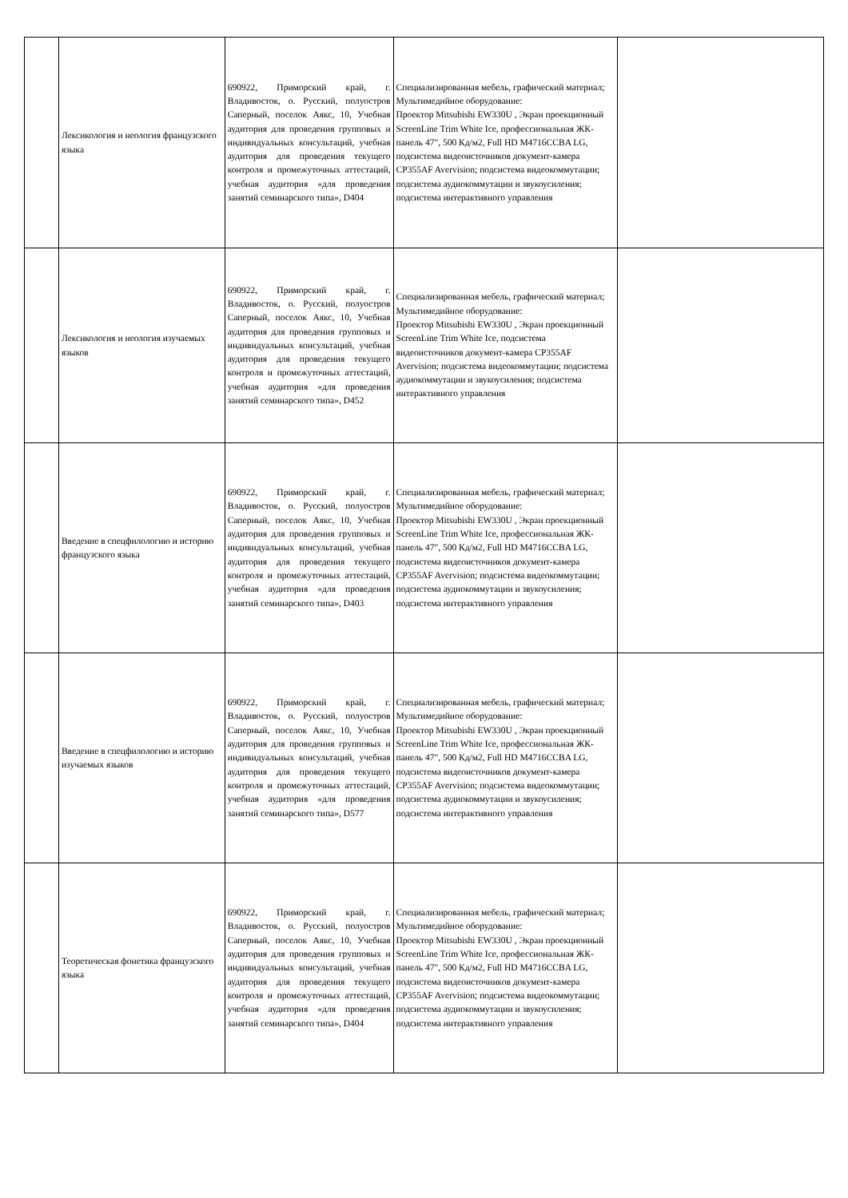| | Лексикология и неология французского языка | 690922, Приморский край, г. Владивосток, о. Русский, полуостров Саперный, поселок Аякс, 10, Учебная аудитория для проведения групповых и индивидуальных консультаций, учебная аудитория для проведения текущего контроля и промежуточных аттестаций, учебная аудитория «для проведения занятий семинарского типа», D404 | Специализированная мебель, графический материал; Мультимедийное оборудование: Проектор Mitsubishi EW330U , Экран проекционный ScreenLine Trim White Ice, профессиональная ЖК-панель 47", 500 Кд/м2, Full HD M4716CCBA LG, подсистема видеоисточников документ-камера CP355AF Avervision; подсистема видеокоммутации; подсистема аудиокоммутации и звукоусиления; подсистема интерактивного управления | |
| | Лексикология и неология изучаемых языков | 690922, Приморский край, г. Владивосток, о. Русский, полуостров Саперный, поселок Аякс, 10, Учебная аудитория для проведения групповых и индивидуальных консультаций, учебная аудитория для проведения текущего контроля и промежуточных аттестаций, учебная аудитория «для проведения занятий семинарского типа», D452 | Специализированная мебель, графический материал; Мультимедийное оборудование: Проектор Mitsubishi EW330U , Экран проекционный ScreenLine Trim White Ice, подсистема видеоисточников документ-камера CP355AF Avervision; подсистема видеокоммутации; подсистема аудиокоммутации и звукоусиления; подсистема интерактивного управления | |
| | Введение в спецфилологию и историю французского языка | 690922, Приморский край, г. Владивосток, о. Русский, полуостров Саперный, поселок Аякс, 10, Учебная аудитория для проведения групповых и индивидуальных консультаций, учебная аудитория для проведения текущего контроля и промежуточных аттестаций, учебная аудитория «для проведения занятий семинарского типа», D403 | Специализированная мебель, графический материал; Мультимедийное оборудование: Проектор Mitsubishi EW330U , Экран проекционный ScreenLine Trim White Ice, профессиональная ЖК-панель 47", 500 Кд/м2, Full HD M4716CCBA LG, подсистема видеоисточников документ-камера CP355AF Avervision; подсистема видеокоммутации; подсистема аудиокоммутации и звукоусиления; подсистема интерактивного управления | |
| | Введение в спецфилологию и историю изучаемых языков | 690922, Приморский край, г. Владивосток, о. Русский, полуостров Саперный, поселок Аякс, 10, Учебная аудитория для проведения групповых и индивидуальных консультаций, учебная аудитория для проведения текущего контроля и промежуточных аттестаций, учебная аудитория «для проведения занятий семинарского типа», D577 | Специализированная мебель, графический материал; Мультимедийное оборудование: Проектор Mitsubishi EW330U , Экран проекционный ScreenLine Trim White Ice, профессиональная ЖК-панель 47", 500 Кд/м2, Full HD M4716CCBA LG, подсистема видеоисточников документ-камера CP355AF Avervision; подсистема видеокоммутации; подсистема аудиокоммутации и звукоусиления; подсистема интерактивного управления | |
| | Теоретическая фонетика французского языка | 690922, Приморский край, г. Владивосток, о. Русский, полуостров Саперный, поселок Аякс, 10, Учебная аудитория для проведения групповых и индивидуальных консультаций, учебная аудитория для проведения текущего контроля и промежуточных аттестаций, учебная аудитория «для проведения занятий семинарского типа», D404 | Специализированная мебель, графический материал; Мультимедийное оборудование: Проектор Mitsubishi EW330U , Экран проекционный ScreenLine Trim White Ice, профессиональная ЖК-панель 47", 500 Кд/м2, Full HD M4716CCBA LG, подсистема видеоисточников документ-камера CP355AF Avervision; подсистема видеокоммутации; подсистема аудиокоммутации и звукоусиления; подсистема интерактивного управления | |